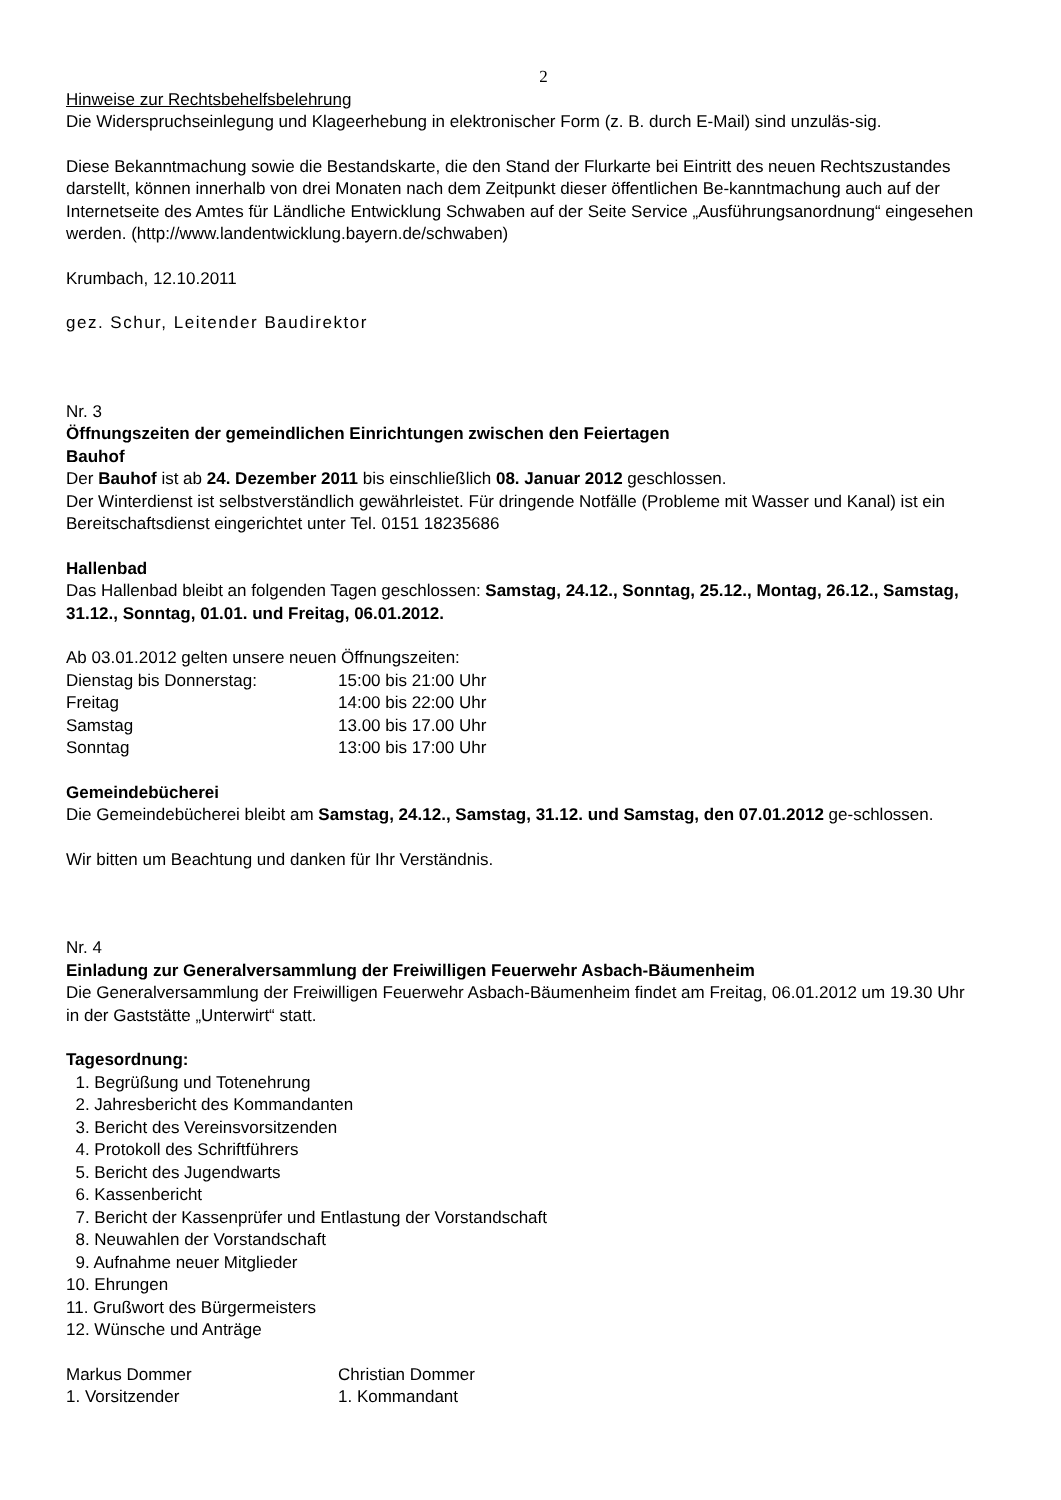2
Hinweise zur Rechtsbehelfsbelehrung
Die Widerspruchseinlegung und Klageerhebung in elektronischer Form (z. B. durch E-Mail) sind unzuläs-sig.
Diese Bekanntmachung sowie die Bestandskarte, die den Stand der Flurkarte bei Eintritt des neuen Rechtszustandes darstellt, können innerhalb von drei Monaten nach dem Zeitpunkt dieser öffentlichen Be-kanntmachung auch auf der Internetseite des Amtes für Ländliche Entwicklung Schwaben auf der Seite Service „Ausführungsanordnung“ eingesehen werden. (http://www.landentwicklung.bayern.de/schwaben)
Krumbach, 12.10.2011
gez. Schur, Leitender Baudirektor
Nr. 3
Öffnungszeiten der gemeindlichen Einrichtungen zwischen den Feiertagen
Bauhof
Der Bauhof ist ab 24. Dezember 2011 bis einschließlich 08. Januar 2012 geschlossen.
Der Winterdienst ist selbstverständlich gewährleistet. Für dringende Notfälle (Probleme mit Wasser und Kanal) ist ein Bereitschaftsdienst eingerichtet unter Tel. 0151 18235686
Hallenbad
Das Hallenbad bleibt an folgenden Tagen geschlossen: Samstag, 24.12., Sonntag, 25.12., Montag, 26.12., Samstag, 31.12., Sonntag, 01.01. und Freitag, 06.01.2012.
Ab 03.01.2012 gelten unsere neuen Öffnungszeiten:
| Dienstag bis Donnerstag: | 15:00 bis 21:00 Uhr |
| Freitag | 14:00 bis 22:00 Uhr |
| Samstag | 13.00 bis 17.00 Uhr |
| Sonntag | 13:00 bis 17:00 Uhr |
Gemeindebücherei
Die Gemeindebücherei bleibt am Samstag, 24.12., Samstag, 31.12. und Samstag, den 07.01.2012 ge-schlossen.
Wir bitten um Beachtung und danken für Ihr Verständnis.
Nr. 4
Einladung zur Generalversammlung der Freiwilligen Feuerwehr Asbach-Bäumenheim
Die Generalversammlung der Freiwilligen Feuerwehr Asbach-Bäumenheim findet am Freitag, 06.01.2012 um 19.30 Uhr in der Gaststätte „Unterwirt“ statt.
Tagesordnung:
1. Begrüßung und Totenehrung
2. Jahresbericht des Kommandanten
3. Bericht des Vereinsvorsitzenden
4. Protokoll des Schriftführers
5. Bericht des Jugendwarts
6. Kassenbericht
7. Bericht der Kassenprüfer und Entlastung der Vorstandschaft
8. Neuwahlen der Vorstandschaft
9. Aufnahme neuer Mitglieder
10. Ehrungen
11. Grußwort des Bürgermeisters
12. Wünsche und Anträge
| Markus Dommer | Christian Dommer |
| 1. Vorsitzender | 1. Kommandant |